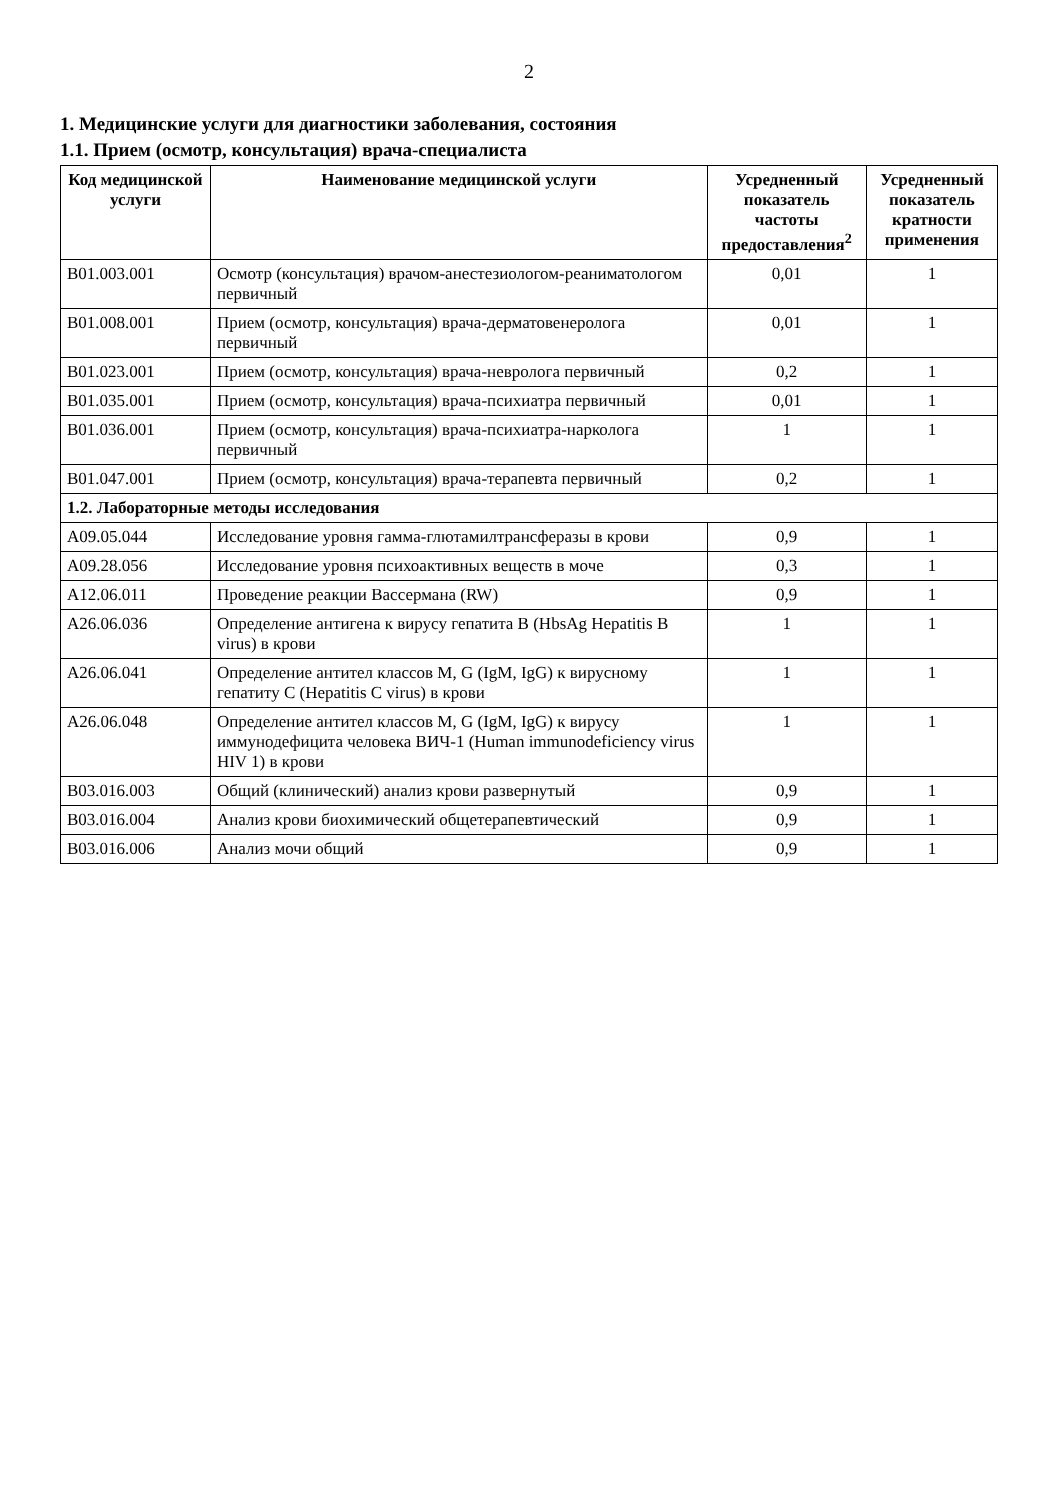2
1. Медицинские услуги для диагностики заболевания, состояния
1.1. Прием (осмотр, консультация) врача-специалиста
| Код медицинской услуги | Наименование медицинской услуги | Усредненный показатель частоты предоставления<sup>2</sup> | Усредненный показатель кратности применения |
| --- | --- | --- | --- |
| B01.003.001 | Осмотр (консультация) врачом-анестезиологом-реаниматологом первичный | 0,01 | 1 |
| B01.008.001 | Прием (осмотр, консультация) врача-дерматовенеролога первичный | 0,01 | 1 |
| B01.023.001 | Прием (осмотр, консультация) врача-невролога первичный | 0,2 | 1 |
| B01.035.001 | Прием (осмотр, консультация) врача-психиатра первичный | 0,01 | 1 |
| B01.036.001 | Прием (осмотр, консультация) врача-психиатра-нарколога первичный | 1 | 1 |
| B01.047.001 | Прием (осмотр, консультация) врача-терапевта первичный | 0,2 | 1 |
| 1.2. Лабораторные методы исследования | | | |
| A09.05.044 | Исследование уровня гамма-глютамилтрансферазы в крови | 0,9 | 1 |
| A09.28.056 | Исследование уровня психоактивных веществ в моче | 0,3 | 1 |
| A12.06.011 | Проведение реакции Вассермана (RW) | 0,9 | 1 |
| A26.06.036 | Определение антигена к вирусу гепатита B (HbsAg Hepatitis B virus) в крови | 1 | 1 |
| A26.06.041 | Определение антител классов M, G (IgM, IgG) к вирусному гепатиту C (Hepatitis C virus) в крови | 1 | 1 |
| A26.06.048 | Определение антител классов M, G (IgM, IgG) к вирусу иммунодефицита человека ВИЧ-1 (Human immunodeficiency virus HIV 1) в крови | 1 | 1 |
| B03.016.003 | Общий (клинический) анализ крови развернутый | 0,9 | 1 |
| B03.016.004 | Анализ крови биохимический общетерапевтический | 0,9 | 1 |
| B03.016.006 | Анализ мочи общий | 0,9 | 1 |